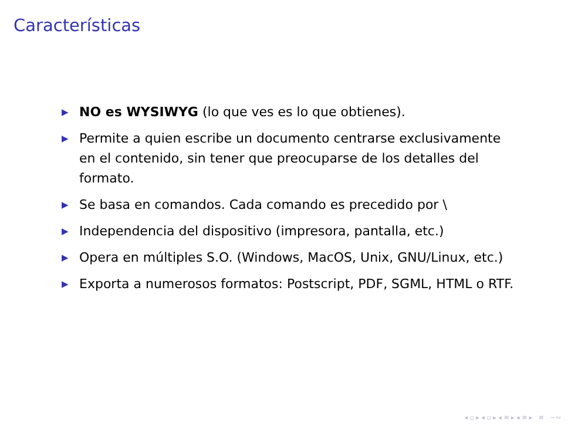Características
▶ NO es WYSIWYG (lo que ves es lo que obtienes).
▶ Permite a quien escribe un documento centrarse exclusivamente en el contenido, sin tener que preocuparse de los detalles del formato.
▶ Se basa en comandos. Cada comando es precedido por \
▶ Independencia del dispositivo (impresora, pantalla, etc.)
▶ Opera en múltiples S.O. (Windows, MacOS, Unix, GNU/Linux, etc.)
▶ Exporta a numerosos formatos: Postscript, PDF, SGML, HTML o RTF.
◂ ▫ ▸ ◂ ▫ ▸ ◂ ≡ ▸ ◂ ≡ ▸ ≡ ∽∾